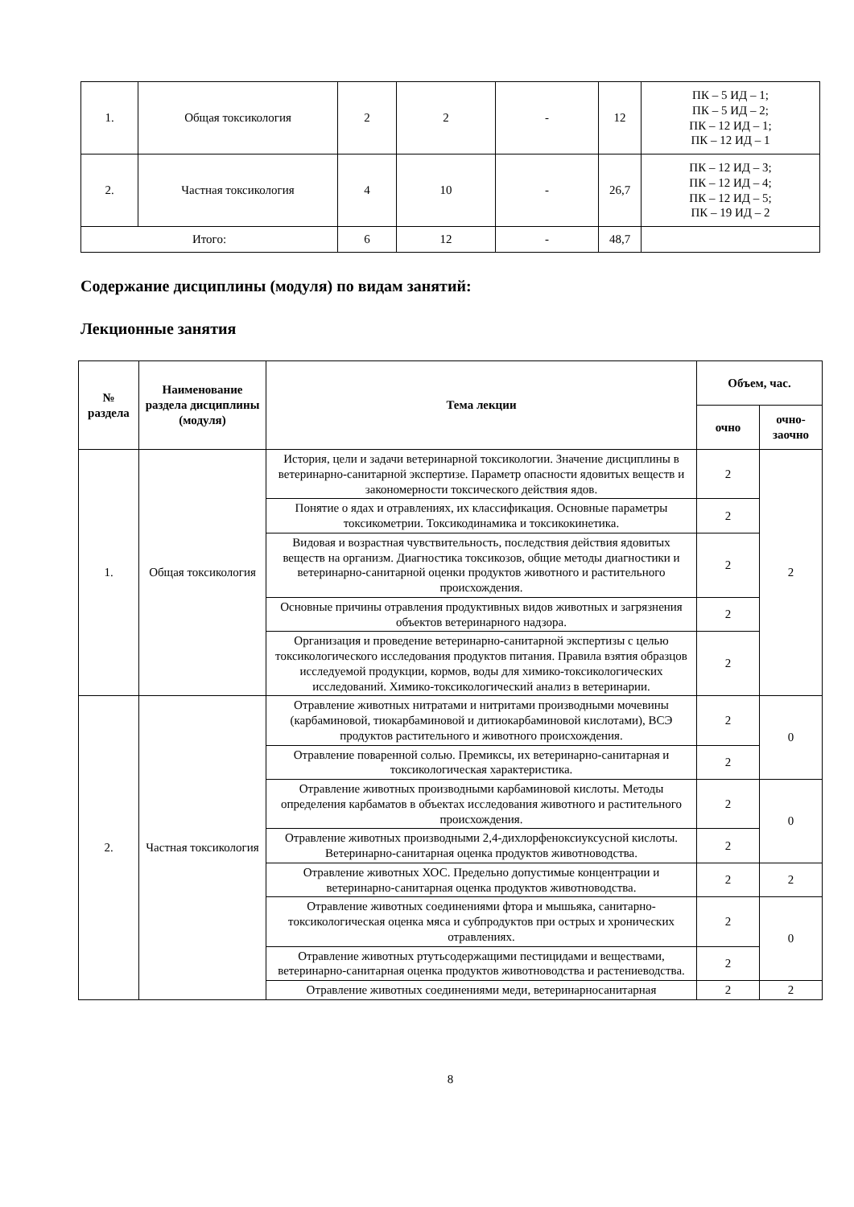| 1. | Общая токсикология | 2 | 2 | - | 12 | ПК – 5 ИД – 1; ПК – 5 ИД – 2; ПК – 12 ИД – 1; ПК – 12 ИД – 1 |
| 2. | Частная токсикология | 4 | 10 | - | 26,7 | ПК – 12 ИД – 3; ПК – 12 ИД – 4; ПК – 12 ИД – 5; ПК – 19 ИД – 2 |
| Итого: | | 6 | 12 | - | 48,7 | |
Содержание дисциплины (модуля) по видам занятий:
Лекционные занятия
| № раздела | Наименование раздела дисциплины (модуля) | Тема лекции | Объем, час. | |
| --- | --- | --- | --- | --- |
| | | | очно | очно- заочно |
| 1. | Общая токсикология | История, цели и задачи ветеринарной токсикологии. Значение дисциплины в ветеринарно-санитарной экспертизе. Параметр опасности ядовитых веществ и закономерности токсического действия ядов. | 2 | 2 |
| | | Понятие о ядах и отравлениях, их классификация. Основные параметры токсикометрии. Токсикодинамика и токсикокинетика. | 2 | |
| | | Видовая и возрастная чувствительность, последствия действия ядовитых веществ на организм. Диагностика токсикозов, общие методы диагностики и ветеринарно-санитарной оценки продуктов животного и растительного происхождения. | 2 | |
| | | Основные причины отравления продуктивных видов животных и загрязнения объектов ветеринарного надзора. | 2 | |
| | | Организация и проведение ветеринарно-санитарной экспертизы с целью токсикологического исследования продуктов питания. Правила взятия образцов исследуемой продукции, кормов, воды для химико-токсикологических исследований. Химико-токсикологический анализ в ветеринарии. | 2 | |
| 2. | Частная токсикология | Отравление животных нитратами и нитритами производными мочевины (карбаминовой, тиокарбаминовой и дитиокарбаминовой кислотами), ВСЭ продуктов растительного и животного происхождения. | 2 | 0 |
| | | Отравление поваренной солью. Премиксы, их ветеринарно-санитарная и токсикологическая характеристика. | 2 | |
| | | Отравление животных производными карбаминовой кислоты. Методы определения карбаматов в объектах исследования животного и растительного происхождения. | 2 | 0 |
| | | Отравление животных производными 2,4-дихлорфеноксиуксусной кислоты. Ветеринарно-санитарная оценка продуктов животноводства. | 2 | |
| | | Отравление животных ХОС. Предельно допустимые концентрации и ветеринарно-санитарная оценка продуктов животноводства. | 2 | 2 |
| | | Отравление животных соединениями фтора и мышьяка, санитарно-токсикологическая оценка мяса и субпродуктов при острых и хронических отравлениях. | 2 | 0 |
| | | Отравление животных ртутьсодержащими пестицидами и веществами, ветеринарно-санитарная оценка продуктов животноводства и растениеводства. | 2 | |
| | | Отравление животных соединениями меди, ветеринарносанитарная | 2 | 2 |
8